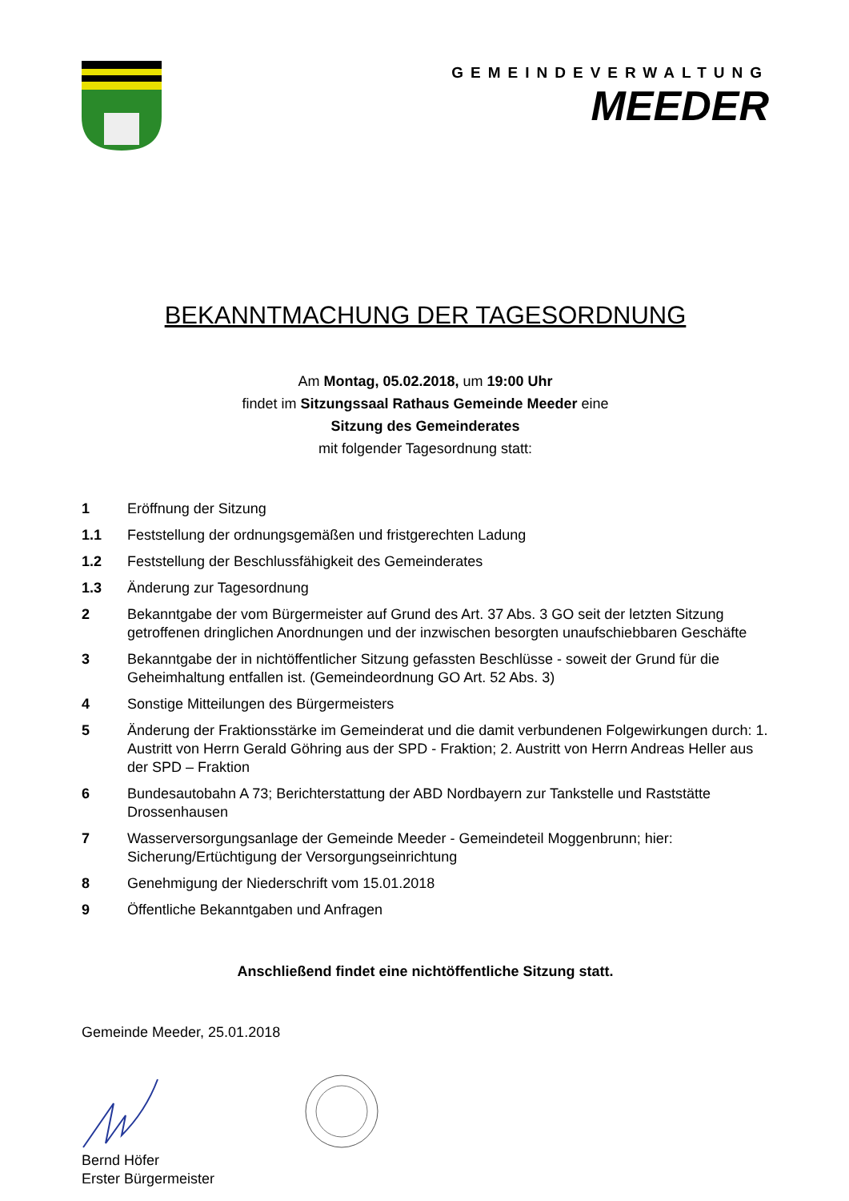GEMEINDEVERWALTUNG
MEEDER
BEKANNTMACHUNG DER TAGESORDNUNG
Am Montag, 05.02.2018, um 19:00 Uhr
findet im Sitzungssaal Rathaus Gemeinde Meeder eine
Sitzung des Gemeinderates
mit folgender Tagesordnung statt:
1 Eröffnung der Sitzung
1.1 Feststellung der ordnungsgemäßen und fristgerechten Ladung
1.2 Feststellung der Beschlussfähigkeit des Gemeinderates
1.3 Änderung zur Tagesordnung
2 Bekanntgabe der vom Bürgermeister auf Grund des Art. 37 Abs. 3 GO seit der letzten Sitzung getroffenen dringlichen Anordnungen und der inzwischen besorgten unaufschiebbaren Geschäfte
3 Bekanntgabe der in nichtöffentlicher Sitzung gefassten Beschlüsse - soweit der Grund für die Geheimhaltung entfallen ist. (Gemeindeordnung GO Art. 52 Abs. 3)
4 Sonstige Mitteilungen des Bürgermeisters
5 Änderung der Fraktionsstärke im Gemeinderat und die damit verbundenen Folgewirkungen durch: 1. Austritt von Herrn Gerald Göhring aus der SPD - Fraktion; 2. Austritt von Herrn Andreas Heller aus der SPD – Fraktion
6 Bundesautobahn A 73; Berichterstattung der ABD Nordbayern zur Tankstelle und Raststätte Drossenhausen
7 Wasserversorgungsanlage der Gemeinde Meeder - Gemeindeteil Moggenbrunn; hier: Sicherung/Ertüchtigung der Versorgungseinrichtung
8 Genehmigung der Niederschrift vom 15.01.2018
9 Öffentliche Bekanntgaben und Anfragen
Anschließend findet eine nichtöffentliche Sitzung statt.
Gemeinde Meeder, 25.01.2018
Bernd Höfer
Erster Bürgermeister